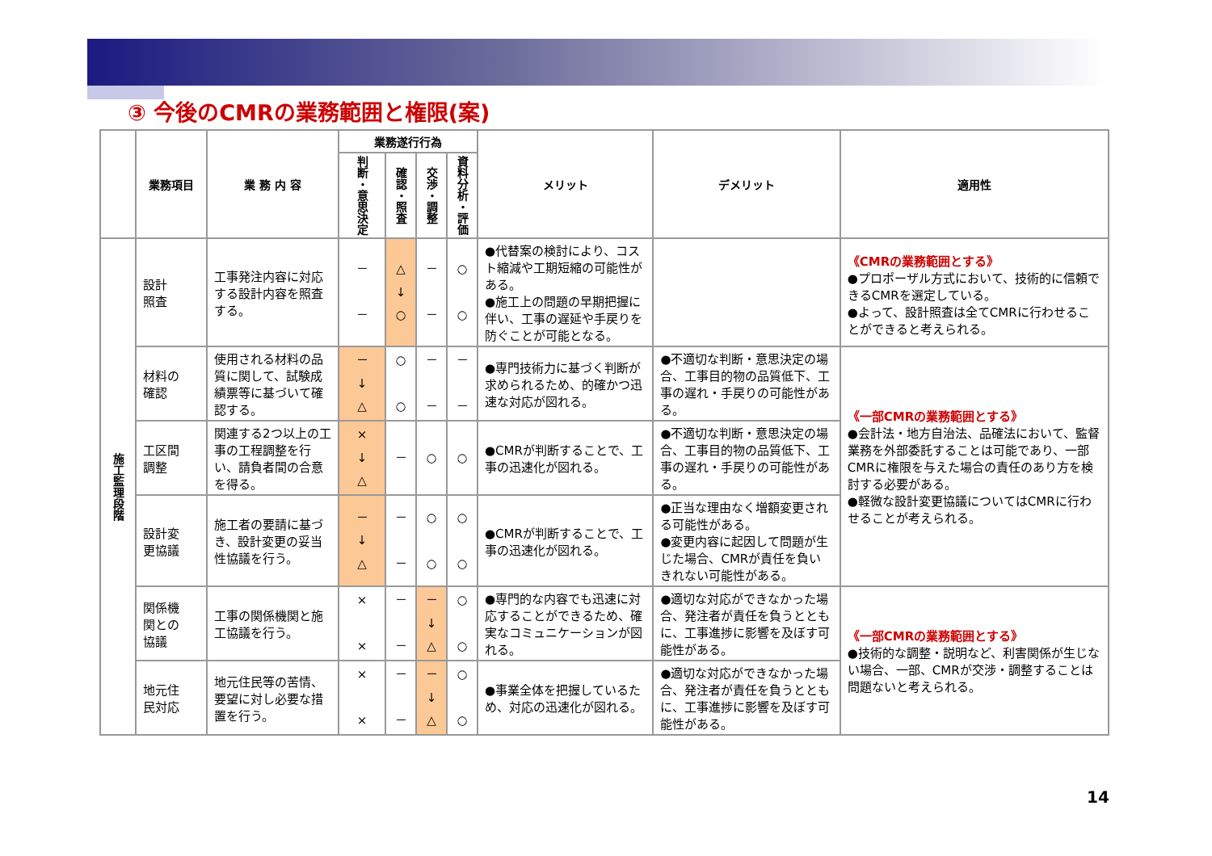③ 今後のCMRの業務範囲と権限(案)
| | 業務項目 | 業 務 内 容 | 業務遂行行為 | | | | メリット | デメリット | 適用性 |
| --- | --- | --- | --- | --- | --- | --- | --- | --- | --- |
| | | | 判断・意思決定 | 確認・照査 | 交渉・調整 | 資料分析・評価 | | | |
| 施工監理段階 | 設計 照査 | 工事発注内容に対応する設計内容を照査する。 | － － | △ ↓ ○ | － － | ○ ○ | ●代替案の検討により、コスト縮減や工期短縮の可能性がある。 ●施工上の問題の早期把握に伴い、工事の遅延や手戻りを防ぐことが可能となる。 | | 《CMRの業務範囲とする》 ●プロポーザル方式において、技術的に信頼できるCMRを選定している。 ●よって、設計照査は全てCMRに行わせることができると考えられる。 |
| | 材料の 確認 | 使用される材料の品質に関して、試験成績票等に基づいて確認する。 | － ↓ △ | ○ ○ | － － | － － | ●専門技術力に基づく判断が求められるため、的確かつ迅速な対応が図れる。 | ●不適切な判断・意思決定の場合、工事目的物の品質低下、工事の遅れ・手戻りの可能性がある。 | 《一部CMRの業務範囲とする》 ●会計法・地方自治法、品確法において、監督業務を外部委託することは可能であり、一部CMRに権限を与えた場合の責任のあり方を検討する必要がある。 ●軽微な設計変更協議についてはCMRに行わせることが考えられる。 |
| | 工区間 調整 | 関連する2つ以上の工事の工程調整を行い、請負者間の合意を得る。 | × ↓ △ | － | ○ | ○ | ●CMRが判断することで、工事の迅速化が図れる。 | ●不適切な判断・意思決定の場合、工事目的物の品質低下、工事の遅れ・手戻りの可能性がある。 | |
| | 設計変 更協議 | 施工者の要請に基づき、設計変更の妥当性協議を行う。 | － ↓ △ | － － | ○ ○ | ○ ○ | ●CMRが判断することで、工事の迅速化が図れる。 | ●正当な理由なく増額変更される可能性がある。 ●変更内容に起因して問題が生じた場合、CMRが責任を負いきれない可能性がある。 | |
| | 関係機 関との 協議 | 工事の関係機関と施工協議を行う。 | × × | － － | － ↓ △ | ○ ○ | ●専門的な内容でも迅速に対応することができるため、確実なコミュニケーションが図れる。 | ●適切な対応ができなかった場合、発注者が責任を負うとともに、工事進捗に影響を及ぼす可能性がある。 | 《一部CMRの業務範囲とする》 ●技術的な調整・説明など、利害関係が生じない場合、一部、CMRが交渉・調整することは問題ないと考えられる。 |
| | 地元住 民対応 | 地元住民等の苦情、要望に対し必要な措置を行う。 | × × | － － | － ↓ △ | ○ ○ | ●事業全体を把握しているため、対応の迅速化が図れる。 | ●適切な対応ができなかった場合、発注者が責任を負うとともに、工事進捗に影響を及ぼす可能性がある。 | |
14